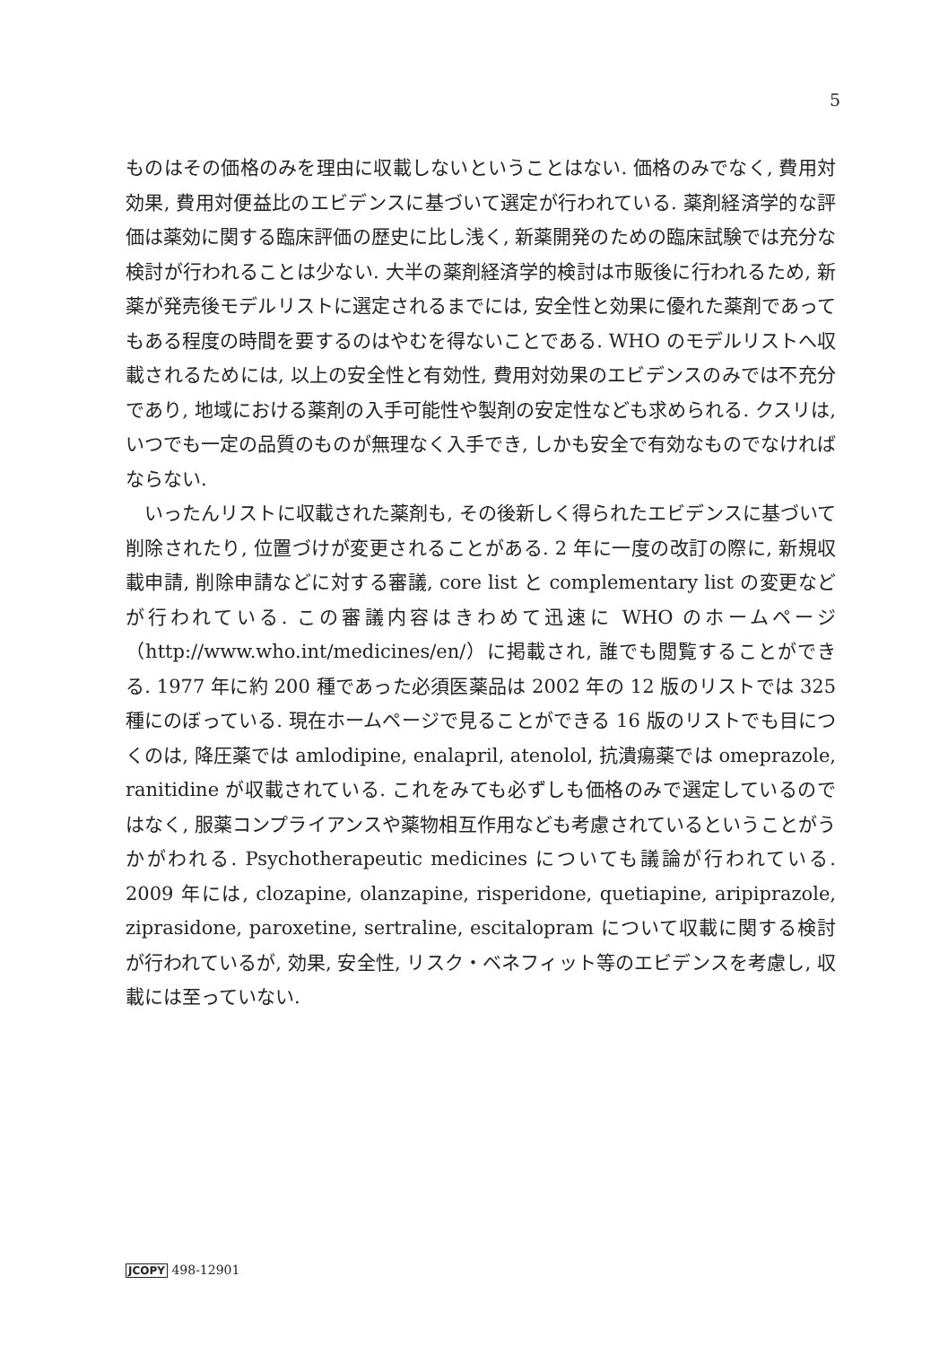5
ものはその価格のみを理由に収載しないということはない. 価格のみでなく, 費用対効果, 費用対便益比のエビデンスに基づいて選定が行われている. 薬剤経済学的な評価は薬効に関する臨床評価の歴史に比し浅く, 新薬開発のための臨床試験では充分な検討が行われることは少ない. 大半の薬剤経済学的検討は市販後に行われるため, 新薬が発売後モデルリストに選定されるまでには, 安全性と効果に優れた薬剤であってもある程度の時間を要するのはやむを得ないことである. WHO のモデルリストへ収載されるためには, 以上の安全性と有効性, 費用対効果のエビデンスのみでは不充分であり, 地域における薬剤の入手可能性や製剤の安定性なども求められる. クスリは, いつでも一定の品質のものが無理なく入手でき, しかも安全で有効なものでなければならない.
いったんリストに収載された薬剤も, その後新しく得られたエビデンスに基づいて削除されたり, 位置づけが変更されることがある. 2 年に一度の改訂の際に, 新規収載申請, 削除申請などに対する審議, core list と complementary list の変更などが行われている. この審議内容はきわめて迅速に WHO のホームページ（http://www.who.int/medicines/en/）に掲載され, 誰でも閲覧することができる. 1977 年に約 200 種であった必須医薬品は 2002 年の 12 版のリストでは 325 種にのぼっている. 現在ホームページで見ることができる 16 版のリストでも目につくのは, 降圧薬では amlodipine, enalapril, atenolol, 抗潰瘍薬では omeprazole, ranitidine が収載されている. これをみても必ずしも価格のみで選定しているのではなく, 服薬コンプライアンスや薬物相互作用なども考慮されているということがうかがわれる. Psychotherapeutic medicines についても議論が行われている. 2009 年には, clozapine, olanzapine, risperidone, quetiapine, aripiprazole, ziprasidone, paroxetine, sertraline, escitalopram について収載に関する検討が行われているが, 効果, 安全性, リスク・ベネフィット等のエビデンスを考慮し, 収載には至っていない.
JCOPY 498-12901